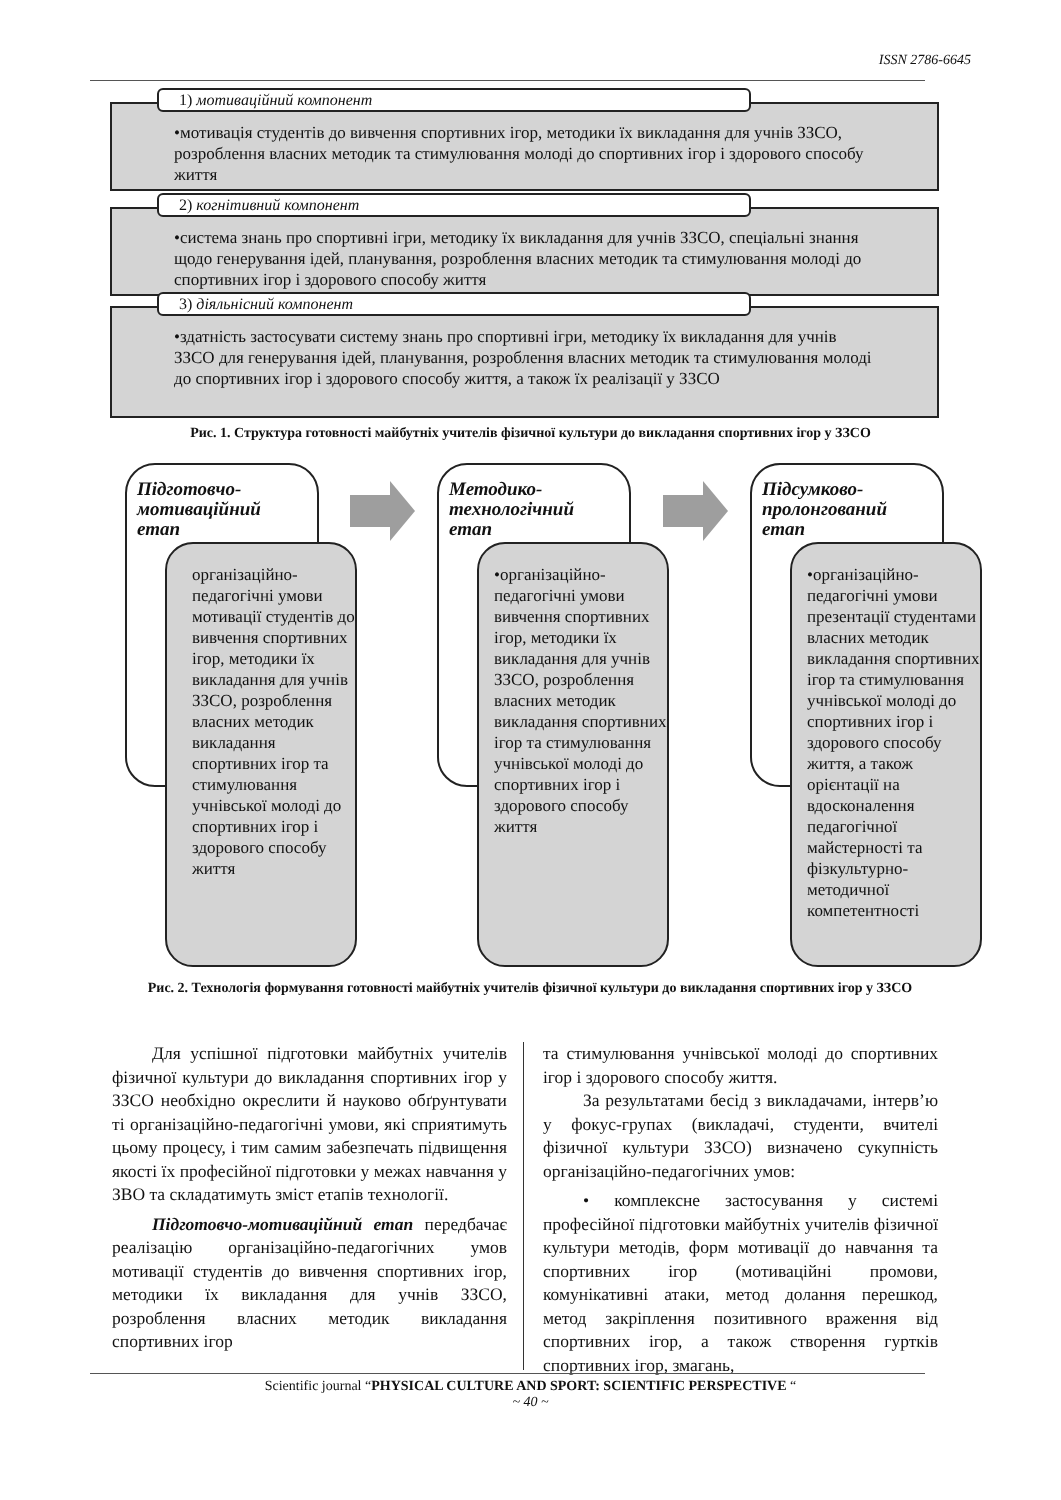ISSN 2786-6645
1) мотиваційний компонент
•мотивація студентів до вивчення спортивних ігор, методики їх викладання для учнів ЗЗСО, розроблення власних методик та стимулювання молоді до спортивних ігор і здорового способу життя
2) когнітивний компонент
•система знань про спортивні ігри, методику їх викладання для учнів ЗЗСО, спеціальні знання щодо генерування ідей, планування, розроблення власних методик та стимулювання молоді до спортивних ігор і здорового способу життя
3) діяльнісний компонент
•здатність застосувати систему знань про спортивні ігри, методику їх викладання для учнів ЗЗСО для генерування ідей, планування, розроблення власних методик та стимулювання молоді до спортивних ігор і здорового способу життя, а також їх реалізації у ЗЗСО
Рис. 1. Структура готовності майбутніх учителів фізичної культури до викладання спортивних ігор у ЗЗСО
Підготовчо-
мотиваційний
етап
організаційно-педагогічні умови мотивації студентів до вивчення спортивних ігор, методики їх викладання для учнів ЗЗСО, розроблення власних методик викладання спортивних ігор та стимулювання учнівської молоді до спортивних ігор і здорового способу життя
Методико-
технологічний
етап
•організаційно-педагогічні умови вивчення спортивних ігор, методики їх викладання для учнів ЗЗСО, розроблення власних методик викладання спортивних ігор та стимулювання учнівської молоді до спортивних ігор і здорового способу життя
Підсумково-
пролонгований
етап
•організаційно-педагогічні умови презентації студентами власних методик викладання спортивних ігор та стимулювання учнівської молоді до спортивних ігор і здорового способу життя, а також орієнтації на вдосконалення педагогічної майстерності та фізкультурно-методичної компетентності
Рис. 2. Технологія формування готовності майбутніх учителів фізичної культури до викладання спортивних ігор у ЗЗСО
Для успішної підготовки майбутніх учителів фізичної культури до викладання спортивних ігор у ЗЗСО необхідно окреслити й науково обґрунтувати ті організаційно-педагогічні умови, які сприятимуть цьому процесу, і тим самим забезпечать підвищення якості їх професійної підготовки у межах навчання у ЗВО та складатимуть зміст етапів технології.
Підготовчо-мотиваційний етап передбачає реалізацію організаційно-педагогічних умов мотивації студентів до вивчення спортивних ігор, методики їх викладання для учнів ЗЗСО, розроблення власних методик викладання спортивних ігор
та стимулювання учнівської молоді до спортивних ігор і здорового способу життя.
За результатами бесід з викладачами, інтерв’ю у фокус-групах (викладачі, студенти, вчителі фізичної культури ЗЗСО) визначено сукупність організаційно-педагогічних умов:
• комплексне застосування у системі професійної підготовки майбутніх учителів фізичної культури методів, форм мотивації до навчання та спортивних ігор (мотиваційні промови, комунікативні атаки, метод долання перешкод, метод закріплення позитивного враження від спортивних ігор, а також створення гуртків спортивних ігор, змагань,
Scientific journal “PHYSICAL CULTURE AND SPORT: SCIENTIFIC PERSPECTIVE “
~ 40 ~